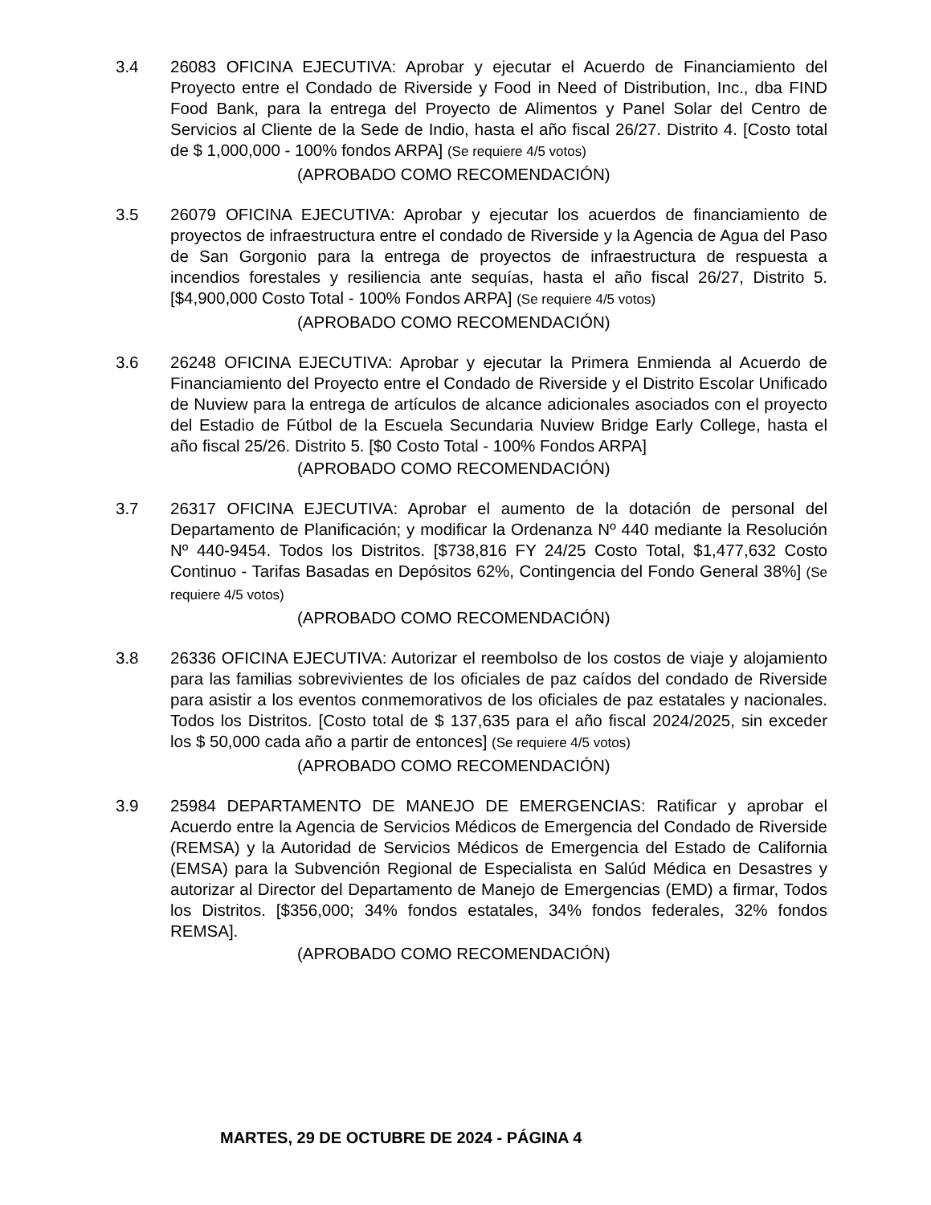3.4 26083 OFICINA EJECUTIVA: Aprobar y ejecutar el Acuerdo de Financiamiento del Proyecto entre el Condado de Riverside y Food in Need of Distribution, Inc., dba FIND Food Bank, para la entrega del Proyecto de Alimentos y Panel Solar del Centro de Servicios al Cliente de la Sede de Indio, hasta el año fiscal 26/27. Distrito 4. [Costo total de $ 1,000,000 - 100% fondos ARPA] (Se requiere 4/5 votos)
(APROBADO COMO RECOMENDACIÓN)
3.5 26079 OFICINA EJECUTIVA: Aprobar y ejecutar los acuerdos de financiamiento de proyectos de infraestructura entre el condado de Riverside y la Agencia de Agua del Paso de San Gorgonio para la entrega de proyectos de infraestructura de respuesta a incendios forestales y resiliencia ante sequías, hasta el año fiscal 26/27, Distrito 5. [$4,900,000 Costo Total - 100% Fondos ARPA] (Se requiere 4/5 votos)
(APROBADO COMO RECOMENDACIÓN)
3.6 26248 OFICINA EJECUTIVA: Aprobar y ejecutar la Primera Enmienda al Acuerdo de Financiamiento del Proyecto entre el Condado de Riverside y el Distrito Escolar Unificado de Nuview para la entrega de artículos de alcance adicionales asociados con el proyecto del Estadio de Fútbol de la Escuela Secundaria Nuview Bridge Early College, hasta el año fiscal 25/26. Distrito 5. [$0 Costo Total - 100% Fondos ARPA]
(APROBADO COMO RECOMENDACIÓN)
3.7 26317 OFICINA EJECUTIVA: Aprobar el aumento de la dotación de personal del Departamento de Planificación; y modificar la Ordenanza Nº 440 mediante la Resolución Nº 440-9454. Todos los Distritos. [$738,816 FY 24/25 Costo Total, $1,477,632 Costo Continuo - Tarifas Basadas en Depósitos 62%, Contingencia del Fondo General 38%] (Se requiere 4/5 votos)
(APROBADO COMO RECOMENDACIÓN)
3.8 26336 OFICINA EJECUTIVA: Autorizar el reembolso de los costos de viaje y alojamiento para las familias sobrevivientes de los oficiales de paz caídos del condado de Riverside para asistir a los eventos conmemorativos de los oficiales de paz estatales y nacionales. Todos los Distritos. [Costo total de $ 137,635 para el año fiscal 2024/2025, sin exceder los $ 50,000 cada año a partir de entonces] (Se requiere 4/5 votos)
(APROBADO COMO RECOMENDACIÓN)
3.9 25984 DEPARTAMENTO DE MANEJO DE EMERGENCIAS: Ratificar y aprobar el Acuerdo entre la Agencia de Servicios Médicos de Emergencia del Condado de Riverside (REMSA) y la Autoridad de Servicios Médicos de Emergencia del Estado de California (EMSA) para la Subvención Regional de Especialista en Salúd Médica en Desastres y autorizar al Director del Departamento de Manejo de Emergencias (EMD) a firmar, Todos los Distritos. [$356,000; 34% fondos estatales, 34% fondos federales, 32% fondos REMSA].
(APROBADO COMO RECOMENDACIÓN)
MARTES, 29 DE OCTUBRE DE 2024 - PÁGINA 4